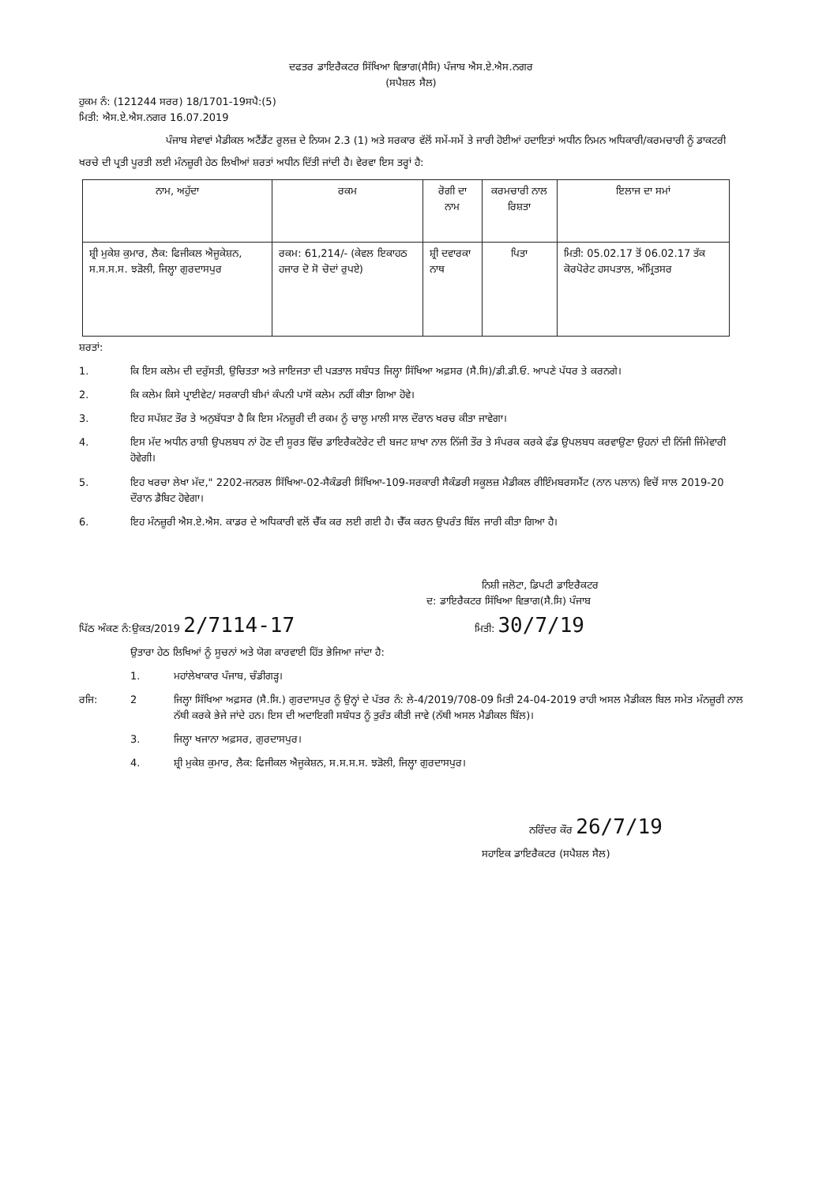ਦਫਤਰ ਡਾਇਰੈਕਟਰ ਸਿੱਖਿਆ ਵਿਭਾਗ(ਸੈਸਿ) ਪੰਜਾਬ ਐਸ.ਏ.ਐਸ.ਨਗਰ
(ਸਪੈਸ਼ਲ ਸੈਲ)
ਹੁਕਮ ਨੰ: (121244 ਸਰਰ) 18/1701-19ਸਪੈ:(5)
ਮਿਤੀ: ਐਸ.ਏ.ਐਸ.ਨਗਰ 16.07.2019
ਪੰਜਾਬ ਸੇਵਾਵਾਂ ਮੈਡੀਕਲ ਅਟੈਂਡੈਂਟ ਰੂਲਜ਼ ਦੇ ਨਿਯਮ 2.3 (1) ਅਤੇ ਸਰਕਾਰ ਵੱਲੋਂ ਸਮੇਂ-ਸਮੇਂ ਤੇ ਜਾਰੀ ਹੋਈਆਂ ਹਦਾਇਤਾਂ ਅਧੀਨ ਨਿਮਨ ਅਧਿਕਾਰੀ/ਕਰਮਚਾਰੀ ਨੂੰ ਡਾਕਟਰੀ ਖਰਚੇ ਦੀ ਪ੍ਰਤੀ ਪੂਰਤੀ ਲਈ ਮੰਨਜ਼ੂਰੀ ਹੇਠ ਲਿਖੀਆਂ ਸ਼ਰਤਾਂ ਅਧੀਨ ਦਿੱਤੀ ਜਾਂਦੀ ਹੈ। ਵੇਰਵਾ ਇਸ ਤਰ੍ਹਾਂ ਹੈ:
| ਨਾਮ, ਅਹੁੱਦਾ | ਰਕਮ | ਰੋਗੀ ਦਾ ਨਾਮ | ਕਰਮਚਾਰੀ ਨਾਲ ਰਿਸ਼ਤਾ | ਇਲਾਜ ਦਾ ਸਮਾਂ |
| --- | --- | --- | --- | --- |
| ਸ਼੍ਰੀ ਮੁਕੇਸ਼ ਕੁਮਾਰ, ਲੈਕ: ਫਿਜੀਕਲ ਐਜੂਕੇਸ਼ਨ, ਸ.ਸ.ਸ.ਸ. ਝੜੋਲੀ, ਜਿਲ੍ਹਾ ਗੁਰਦਾਸਪੁਰ | ਰਕਮ: 61,214/- (ਕੇਵਲ ਇਕਾਹਠ ਹਜਾਰ ਦੋ ਸੋ ਚੋਦਾਂ ਰੁਪਏ) | ਸ਼੍ਰੀ ਦਵਾਰਕਾ ਨਾਥ | ਪਿਤਾ | ਮਿਤੀ: 05.02.17 ਤੋਂ 06.02.17 ਤੱਕ ਕੋਰਪੋਰੇਟ ਹਸਪਤਾਲ, ਅੰਮ੍ਰਿਤਸਰ |
ਸ਼ਰਤਾਂ:
1. ਕਿ ਇਸ ਕਲੇਮ ਦੀ ਦਰੁੱਸਤੀ, ਉਚਿਤਤਾ ਅਤੇ ਜਾਇਜਤਾ ਦੀ ਪੜਤਾਲ ਸਬੰਧਤ ਜਿਲ੍ਹਾ ਸਿੱਖਿਆ ਅਫ਼ਸਰ (ਸੈ.ਸਿ)/ਡੀ.ਡੀ.ਓ. ਆਪਣੇ ਪੱਧਰ ਤੇ ਕਰਨਗੇ।
2. ਕਿ ਕਲੇਮ ਕਿਸੇ ਪ੍ਰਾਈਵੇਟ/ ਸਰਕਾਰੀ ਬੀਮਾਂ ਕੰਪਨੀ ਪਾਸੋਂ ਕਲੇਮ ਨਹੀਂ ਕੀਤਾ ਗਿਆ ਹੋਵੇ।
3. ਇਹ ਸਪੱਸ਼ਟ ਤੌਰ ਤੇ ਅਨੁਬੱਧਤਾ ਹੈ ਕਿ ਇਸ ਮੰਨਜ਼ੂਰੀ ਦੀ ਰਕਮ ਨੂੰ ਚਾਲੂ ਮਾਲੀ ਸਾਲ ਦੌਰਾਨ ਖਰਚ ਕੀਤਾ ਜਾਵੇਗਾ।
4. ਇਸ ਮੱਦ ਅਧੀਨ ਰਾਸ਼ੀ ਉਪਲਬਧ ਨਾਂ ਹੋਣ ਦੀ ਸੂਰਤ ਵਿੱਚ ਡਾਇਰੈਕਟੋਰੇਟ ਦੀ ਬਜਟ ਸ਼ਾਖਾ ਨਾਲ ਨਿੱਜੀ ਤੌਰ ਤੇ ਸੰਪਰਕ ਕਰਕੇ ਫੰਡ ਉਪਲਬਧ ਕਰਵਾਉਣਾ ਉਹਨਾਂ ਦੀ ਨਿੱਜੀ ਜਿੰਮੇਵਾਰੀ ਹੋਵੇਗੀ।
5. ਇਹ ਖਰਚਾ ਲੇਖਾ ਮੱਦ," 2202-ਜਨਰਲ ਸਿੱਖਿਆ-02-ਸੈਕੰਡਰੀ ਸਿੱਖਿਆ-109-ਸਰਕਾਰੀ ਸੈਕੰਡਰੀ ਸਕੂਲਜ਼ ਮੈਡੀਕਲ ਰੀਇੰਮਬਰਸਮੈਂਟ (ਨਾਨ ਪਲਾਨ) ਵਿਚੋਂ ਸਾਲ 2019-20 ਦੌਰਾਨ ਡੈਬਿਟ ਹੋਵੇਗਾ।
6. ਇਹ ਮੰਨਜ਼ੂਰੀ ਐਸ.ਏ.ਐਸ. ਕਾਡਰ ਦੇ ਅਧਿਕਾਰੀ ਵਲੋਂ ਚੈੱਕ ਕਰ ਲਈ ਗਈ ਹੈ। ਚੈੱਕ ਕਰਨ ਉਪਰੰਤ ਬਿੱਲ ਜਾਰੀ ਕੀਤਾ ਗਿਆ ਹੈ।
ਨਿਸ਼ੀ ਜਲੋਟਾ, ਡਿਪਟੀ ਡਾਇਰੈਕਟਰ
ਦ: ਡਾਇਰੈਕਟਰ ਸਿੱਖਿਆ ਵਿਭਾਗ(ਸੈ.ਸਿ) ਪੰਜਾਬ
ਪਿੱਠ ਅੰਕਣ ਨੰ:ਉਕਤ/2019 2/7114-17 ਮਿਤੀ: 30/7/19
ਉਤਾਰਾ ਹੇਠ ਲਿਖਿਆਂ ਨੂੰ ਸੂਚਨਾਂ ਅਤੇ ਯੋਗ ਕਾਰਵਾਈ ਹਿੱਤ ਭੇਜਿਆ ਜਾਂਦਾ ਹੈ:
1. ਮਹਾਂਲੇਖਾਕਾਰ ਪੰਜਾਬ, ਚੰਡੀਗੜ੍ਹ।
ਰਜਿ: 2 ਜਿਲ੍ਹਾ ਸਿੱਖਿਆ ਅਫ਼ਸਰ (ਸੈ.ਸਿ.) ਗੁਰਦਾਸਪੁਰ ਨੂੰ ਉਨ੍ਹਾਂ ਦੇ ਪੱਤਰ ਨੰ: ਲੇ-4/2019/708-09 ਮਿਤੀ 24-04-2019 ਰਾਹੀ ਅਸਲ ਮੈਡੀਕਲ ਬਿਲ ਸਮੇਤ ਮੰਨਜ਼ੂਰੀ ਨਾਲ ਨੱਥੀ ਕਰਕੇ ਭੇਜੇ ਜਾਂਦੇ ਹਨ। ਇਸ ਦੀ ਅਦਾਇਗੀ ਸਬੰਧਤ ਨੂੰ ਤੁਰੰਤ ਕੀਤੀ ਜਾਵੇ (ਨੱਥੀ ਅਸਲ ਮੈਡੀਕਲ ਬਿੱਲ)।
3. ਜਿਲ੍ਹਾ ਖਜਾਨਾ ਅਫ਼ਸਰ, ਗੁਰਦਾਸਪੁਰ।
4. ਸ਼੍ਰੀ ਮੁਕੇਸ਼ ਕੁਮਾਰ, ਲੈਕ: ਫਿਜੀਕਲ ਐਜੂਕੇਸ਼ਨ, ਸ.ਸ.ਸ.ਸ. ਝੜੋਲੀ, ਜਿਲ੍ਹਾ ਗੁਰਦਾਸਪੁਰ।
ਨਰਿੰਦਰ ਕੌਰ 26/7/19
ਸਹਾਇਕ ਡਾਇਰੈਕਟਰ (ਸਪੈਸ਼ਲ ਸੈਲ)